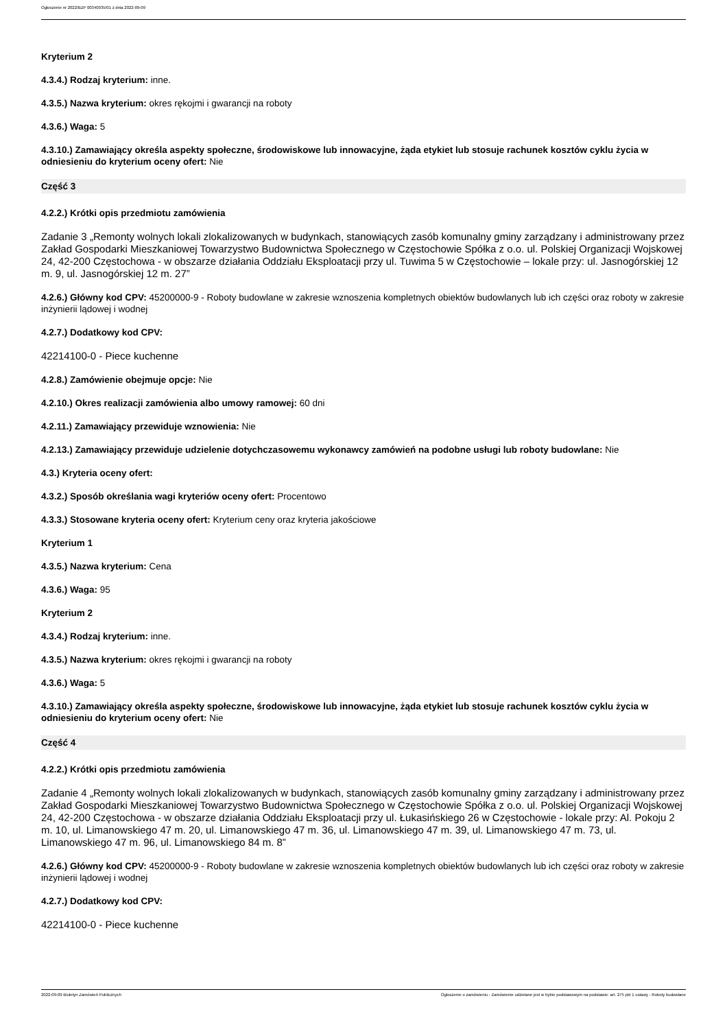Ogłoszenie nr 2022/BZP 00340935/01 z dnia 2022-09-09
Kryterium 2
4.3.4.) Rodzaj kryterium: inne.
4.3.5.) Nazwa kryterium: okres rękojmi i gwarancji na roboty
4.3.6.) Waga: 5
4.3.10.) Zamawiający określa aspekty społeczne, środowiskowe lub innowacyjne, żąda etykiet lub stosuje rachunek kosztów cyklu życia w odniesieniu do kryterium oceny ofert: Nie
Część 3
4.2.2.) Krótki opis przedmiotu zamówienia
Zadanie 3 „Remonty wolnych lokali zlokalizowanych w budynkach, stanowiących zasób komunalny gminy zarządzany i administrowany przez Zakład Gospodarki Mieszkaniowej Towarzystwo Budownictwa Społecznego w Częstochowie Spółka z o.o. ul. Polskiej Organizacji Wojskowej 24, 42-200 Częstochowa - w obszarze działania Oddziału Eksploatacji przy ul. Tuwima 5 w Częstochowie – lokale przy: ul. Jasnogórskiej 12 m. 9, ul. Jasnogórskiej 12 m. 27”
4.2.6.) Główny kod CPV: 45200000-9 - Roboty budowlane w zakresie wznoszenia kompletnych obiektów budowlanych lub ich części oraz roboty w zakresie inżynierii lądowej i wodnej
4.2.7.) Dodatkowy kod CPV:
42214100-0 - Piece kuchenne
4.2.8.) Zamówienie obejmuje opcje: Nie
4.2.10.) Okres realizacji zamówienia albo umowy ramowej: 60 dni
4.2.11.) Zamawiający przewiduje wznowienia: Nie
4.2.13.) Zamawiający przewiduje udzielenie dotychczasowemu wykonawcy zamówień na podobne usługi lub roboty budowlane: Nie
4.3.) Kryteria oceny ofert:
4.3.2.) Sposób określania wagi kryteriów oceny ofert: Procentowo
4.3.3.) Stosowane kryteria oceny ofert: Kryterium ceny oraz kryteria jakościowe
Kryterium 1
4.3.5.) Nazwa kryterium: Cena
4.3.6.) Waga: 95
Kryterium 2
4.3.4.) Rodzaj kryterium: inne.
4.3.5.) Nazwa kryterium: okres rękojmi i gwarancji na roboty
4.3.6.) Waga: 5
4.3.10.) Zamawiający określa aspekty społeczne, środowiskowe lub innowacyjne, żąda etykiet lub stosuje rachunek kosztów cyklu życia w odniesieniu do kryterium oceny ofert: Nie
Część 4
4.2.2.) Krótki opis przedmiotu zamówienia
Zadanie 4 „Remonty wolnych lokali zlokalizowanych w budynkach, stanowiących zasób komunalny gminy zarządzany i administrowany przez Zakład Gospodarki Mieszkaniowej Towarzystwo Budownictwa Społecznego w Częstochowie Spółka z o.o. ul. Polskiej Organizacji Wojskowej 24, 42-200 Częstochowa - w obszarze działania Oddziału Eksploatacji przy ul. Łukasińskiego 26 w Częstochowie - lokale przy: Al. Pokoju 2 m. 10, ul. Limanowskiego 47 m. 20, ul. Limanowskiego 47 m. 36, ul. Limanowskiego 47 m. 39, ul. Limanowskiego 47 m. 73, ul. Limanowskiego 47 m. 96, ul. Limanowskiego 84 m. 8”
4.2.6.) Główny kod CPV: 45200000-9 - Roboty budowlane w zakresie wznoszenia kompletnych obiektów budowlanych lub ich części oraz roboty w zakresie inżynierii lądowej i wodnej
4.2.7.) Dodatkowy kod CPV:
42214100-0 - Piece kuchenne
2022-09-09 Biuletyn Zamówień Publicznych Ogłoszenie o zamówieniu - Zamówienie udzielane jest w trybie podstawowym na podstawie: art. 275 pkt 1 ustawy - Roboty budowlane